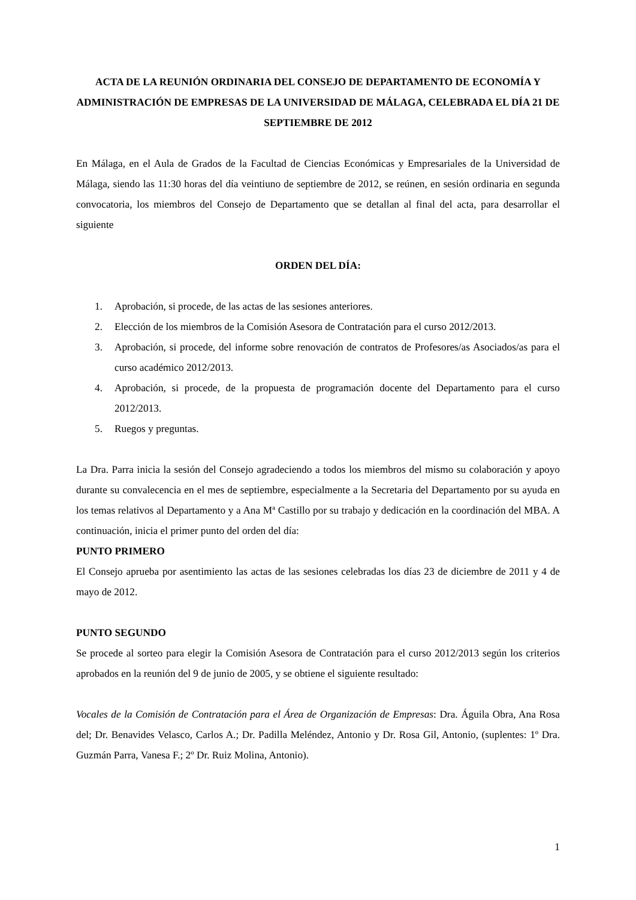ACTA DE LA REUNIÓN ORDINARIA DEL CONSEJO DE DEPARTAMENTO DE ECONOMÍA Y ADMINISTRACIÓN DE EMPRESAS DE LA UNIVERSIDAD DE MÁLAGA, CELEBRADA EL DÍA 21 DE SEPTIEMBRE DE 2012
En Málaga, en el Aula de Grados de la Facultad de Ciencias Económicas y Empresariales de la Universidad de Málaga, siendo las 11:30 horas del día veintiuno de septiembre de 2012, se reúnen, en sesión ordinaria en segunda convocatoria, los miembros del Consejo de Departamento que se detallan al final del acta, para desarrollar el siguiente
ORDEN DEL DÍA:
1. Aprobación, si procede, de las actas de las sesiones anteriores.
2. Elección de los miembros de la Comisión Asesora de Contratación para el curso 2012/2013.
3. Aprobación, si procede, del informe sobre renovación de contratos de Profesores/as Asociados/as para el curso académico 2012/2013.
4. Aprobación, si procede, de la propuesta de programación docente del Departamento para el curso 2012/2013.
5. Ruegos y preguntas.
La Dra. Parra inicia la sesión del Consejo agradeciendo a todos los miembros del mismo su colaboración y apoyo durante su convalecencia en el mes de septiembre, especialmente a la Secretaria del Departamento por su ayuda en los temas relativos al Departamento y a Ana Mª Castillo por su trabajo y dedicación en la coordinación del MBA. A continuación, inicia el primer punto del orden del día:
PUNTO PRIMERO
El Consejo aprueba por asentimiento las actas de las sesiones celebradas los días 23 de diciembre de 2011 y 4 de mayo de 2012.
PUNTO SEGUNDO
Se procede al sorteo para elegir la Comisión Asesora de Contratación para el curso 2012/2013 según los criterios aprobados en la reunión del 9 de junio de 2005, y se obtiene el siguiente resultado:
Vocales de la Comisión de Contratación para el Área de Organización de Empresas: Dra. Águila Obra, Ana Rosa del; Dr. Benavides Velasco, Carlos A.; Dr. Padilla Meléndez, Antonio y Dr. Rosa Gil, Antonio, (suplentes: 1º Dra. Guzmán Parra, Vanesa F.; 2º Dr. Ruiz Molina, Antonio).
1